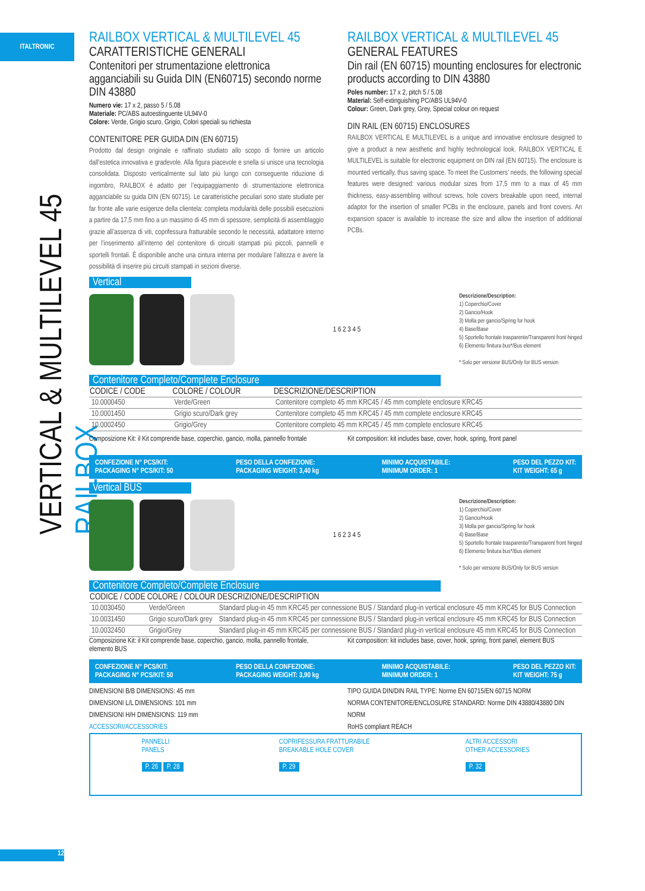ITALTRONIC
VERTICAL & MULTILEVEL 45 RAILBOX
RAILBOX VERTICAL & MULTILEVEL 45
CARATTERISTICHE GENERALI
Contenitori per strumentazione elettronica agganciabili su Guida DIN (EN60715) secondo norme DIN 43880
Numero vie: 17 x 2, passo 5 / 5.08
Materiale: PC/ABS autoestinguente UL94V-0
Colore: Verde, Grigio scuro, Grigio, Colori speciali su richiesta
CONTENITORE PER GUIDA DIN (EN 60715)
Prodotto dal design originale e raffinato studiato allo scopo di fornire un articolo dall’estetica innovativa e gradevole. Alla figura piacevole e snella si unisce una tecnologia consolidata. Disposto verticalmente sul lato più lungo con conseguente riduzione di ingombro, RAILBOX è adatto per l’equipaggiamento di strumentazione elettronica agganciabile su guida DIN (EN 60715). Le caratteristiche peculiari sono state studiate per far fronte alle varie esigenze della clientela: completa modularità delle possibili esecuzioni a partire da 17,5 mm fino a un massimo di 45 mm di spessore, semplicità di assemblaggio grazie all’assenza di viti, coprifessura fratturabile secondo le necessità, adattatore interno per l’inserimento all’interno del contenitore di circuiti stampati più piccoli, pannelli e sportelli frontali. È disponibile anche una cintura interna per modulare l’altezza e avere la possibilità di inserire più circuiti stampati in sezioni diverse.
RAILBOX VERTICAL & MULTILEVEL 45
GENERAL FEATURES
Din rail (EN 60715) mounting enclosures for electronic products according to DIN 43880
Poles number: 17 x 2, pitch 5 / 5.08
Material: Self-extinguishing PC/ABS UL94V-0
Colour: Green, Dark grey, Grey, Special colour on request
DIN RAIL (EN 60715) ENCLOSURES
RAILBOX VERTICAL E MULTILEVEL is a unique and innovative enclosure designed to give a product a new aesthetic and highly technological look. RAILBOX VERTICAL E MULTILEVEL is suitable for electronic equipment on DIN rail (EN 60715). The enclosure is mounted vertically, thus saving space. To meet the Customers’ needs, the following special features were designed: various modular sizes from 17,5 mm to a max of 45 mm thickness, easy-assembling without screws, hole covers breakable upon need, internal adaptor for the insertion of smaller PCBs in the enclosure, panels and front covers. An expansion spacer is available to increase the size and allow the insertion of additional PCBs.
Vertical
1 6 2 3 4 5
Descrizione/Description:
1) Coperchio/Cover
2) Gancio/Hook
3) Molla per gancio/Spring for hook
4) Base/Base
5) Sportello frontale trasparente/Transparent front hinged
6) Elemento finitura bus*/Bus element
* Solo per versione BUS/Only for BUS version
Contenitore Completo/Complete Enclosure
| CODICE / CODE | COLORE / COLOUR | DESCRIZIONE/DESCRIPTION |
| --- | --- | --- |
| 10.0000450 | Verde/Green | Contenitore completo 45 mm KRC45 / 45 mm complete enclosure KRC45 |
| 10.0001450 | Grigio scuro/Dark grey | Contenitore completo 45 mm KRC45 / 45 mm complete enclosure KRC45 |
| 10.0002450 | Grigio/Grey | Contenitore completo 45 mm KRC45 / 45 mm complete enclosure KRC45 |
Composizione Kit: il Kit comprende base, coperchio, gancio, molla, pannello frontale
Kit composition: kit includes base, cover, hook, spring, front panel
CONFEZIONE N° PCS/KIT:
PACKAGING N° PCS/KIT: 50 PESO DELLA CONFEZIONE:
PACKAGING WEIGHT: 3,40 kg MINIMO ACQUISTABILE:
MINIMUM ORDER: 1 PESO DEL PEZZO KIT:
KIT WEIGHT: 65 g
Vertical BUS
1 6 2 3 4 5
Descrizione/Description:
1) Coperchio/Cover
2) Gancio/Hook
3) Molla per gancio/Spring for hook
4) Base/Base
5) Sportello frontale trasparente/Transparent front hinged
6) Elemento finitura bus*/Bus element
* Solo per versione BUS/Only for BUS version
Contenitore Completo/Complete Enclosure
| CODICE / CODE | COLORE / COLOUR | DESCRIZIONE/DESCRIPTION |
| --- | --- | --- |
| 10.0030450 | Verde/Green | Standard plug-in 45 mm KRC45 per connessione BUS / Standard plug-in vertical enclosure 45 mm KRC45 for BUS Connection |
| 10.0031450 | Grigio scuro/Dark grey | Standard plug-in 45 mm KRC45 per connessione BUS / Standard plug-in vertical enclosure 45 mm KRC45 for BUS Connection |
| 10.0032450 | Grigio/Grey | Standard plug-in 45 mm KRC45 per connessione BUS / Standard plug-in vertical enclosure 45 mm KRC45 for BUS Connection |
Composizione Kit: il Kit comprende base, coperchio, gancio, molla, pannello frontale, elemento BUS
Kit composition: kit includes base, cover, hook, spring, front panel, element BUS
CONFEZIONE N° PCS/KIT:
PACKAGING N° PCS/KIT: 50 PESO DELLA CONFEZIONE:
PACKAGING WEIGHT: 3,90 kg MINIMO ACQUISTABILE:
MINIMUM ORDER: 1 PESO DEL PEZZO KIT:
KIT WEIGHT: 75 g
DIMENSIONI B/B DIMENSIONS: 45 mm
DIMENSIONI L/L DIMENSIONS: 101 mm
DIMENSIONI H/H DIMENSIONS: 119 mm
ACCESSORI/ACCESSORIES
TIPO GUIDA DIN/DIN RAIL TYPE: Norme EN 60715/EN 60715 NORM
NORMA CONTENITORE/ENCLOSURE STANDARD: Norme DIN 43880/43880 DIN NORM
RoHS compliant REACH
PANNELLI
PANELS
P. 26 P. 28
COPRIFESSURA FRATTURABILE
BREAKABLE HOLE COVER
P. 29
ALTRI ACCESSORI
OTHER ACCESSORIES
P. 32
12